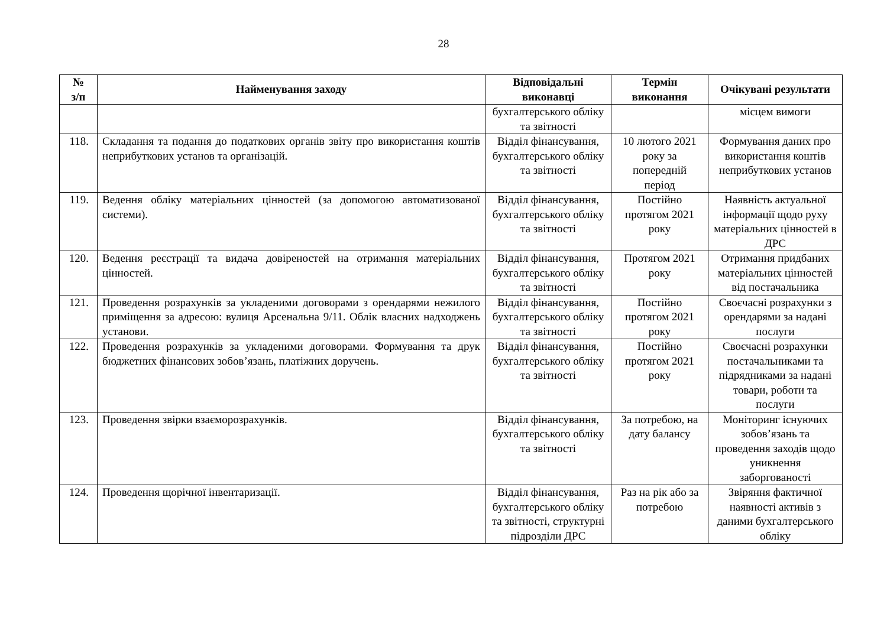28
| № з/п | Найменування заходу | Відповідальні виконавці | Термін виконання | Очікувані результати |
| --- | --- | --- | --- | --- |
| | | бухгалтерського обліку та звітності | | місцем вимоги |
| 118. | Складання та подання до податкових органів звіту про використання коштів неприбуткових установ та організацій. | Відділ фінансування, бухгалтерського обліку та звітності | 10 лютого 2021 року за попередній період | Формування даних про використання коштів неприбуткових установ |
| 119. | Ведення обліку матеріальних цінностей (за допомогою автоматизованої системи). | Відділ фінансування, бухгалтерського обліку та звітності | Постійно протягом 2021 року | Наявність актуальної інформації щодо руху матеріальних цінностей в ДРС |
| 120. | Ведення реєстрації та видача довіреностей на отримання матеріальних цінностей. | Відділ фінансування, бухгалтерського обліку та звітності | Протягом 2021 року | Отримання придбаних матеріальних цінностей від постачальника |
| 121. | Проведення розрахунків за укладеними договорами з орендарями нежилого приміщення за адресою: вулиця Арсенальна 9/11. Облік власних надходжень установи. | Відділ фінансування, бухгалтерського обліку та звітності | Постійно протягом 2021 року | Своєчасні розрахунки з орендарями за надані послуги |
| 122. | Проведення розрахунків за укладеними договорами. Формування та друк бюджетних фінансових зобов’язань, платіжних доручень. | Відділ фінансування, бухгалтерського обліку та звітності | Постійно протягом 2021 року | Своєчасні розрахунки постачальниками та підрядниками за надані товари, роботи та послуги |
| 123. | Проведення звірки взаєморозрахунків. | Відділ фінансування, бухгалтерського обліку та звітності | За потребою, на дату балансу | Моніторинг існуючих зобов’язань та проведення заходів щодо уникнення заборгованості |
| 124. | Проведення щорічної інвентаризації. | Відділ фінансування, бухгалтерського обліку та звітності, структурні підрозділи ДРС | Раз на рік або за потребою | Звіряння фактичної наявності активів з даними бухгалтерського обліку |